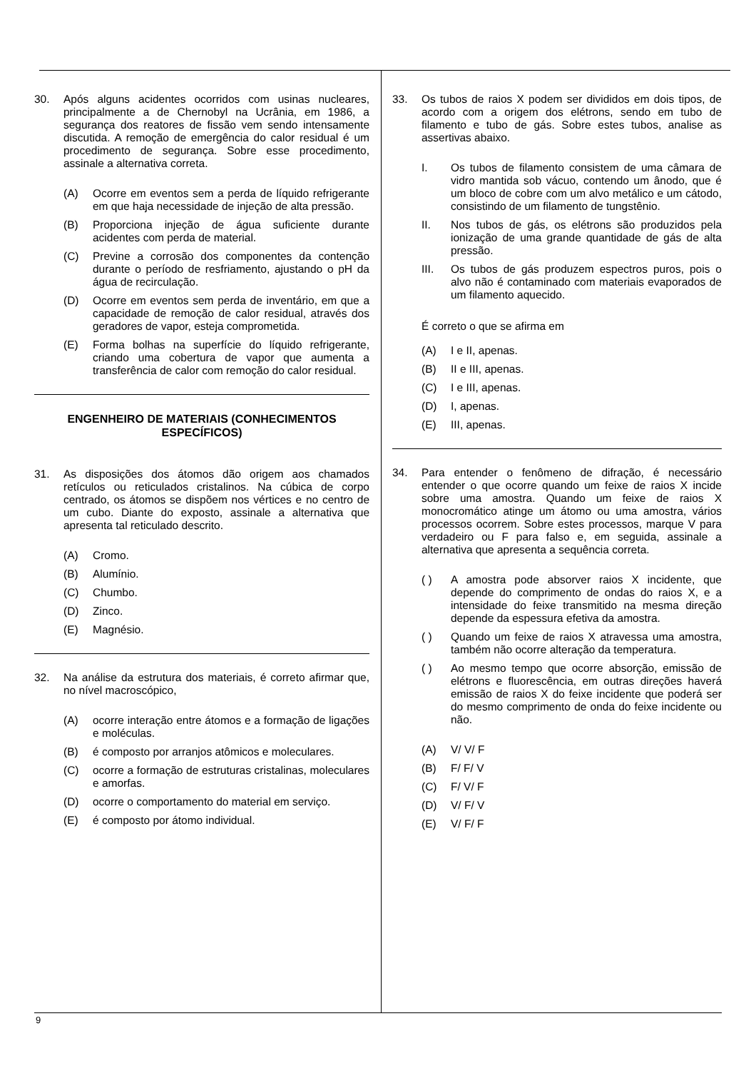30. Após alguns acidentes ocorridos com usinas nucleares, principalmente a de Chernobyl na Ucrânia, em 1986, a segurança dos reatores de fissão vem sendo intensamente discutida. A remoção de emergência do calor residual é um procedimento de segurança. Sobre esse procedimento, assinale a alternativa correta.
(A) Ocorre em eventos sem a perda de líquido refrigerante em que haja necessidade de injeção de alta pressão.
(B) Proporciona injeção de água suficiente durante acidentes com perda de material.
(C) Previne a corrosão dos componentes da contenção durante o período de resfriamento, ajustando o pH da água de recirculação.
(D) Ocorre em eventos sem perda de inventário, em que a capacidade de remoção de calor residual, através dos geradores de vapor, esteja comprometida.
(E) Forma bolhas na superfície do líquido refrigerante, criando uma cobertura de vapor que aumenta a transferência de calor com remoção do calor residual.
ENGENHEIRO DE MATERIAIS (CONHECIMENTOS ESPECÍFICOS)
31. As disposições dos átomos dão origem aos chamados retículos ou reticulados cristalinos. Na cúbica de corpo centrado, os átomos se dispõem nos vértices e no centro de um cubo. Diante do exposto, assinale a alternativa que apresenta tal reticulado descrito.
(A) Cromo.
(B) Alumínio.
(C) Chumbo.
(D) Zinco.
(E) Magnésio.
32. Na análise da estrutura dos materiais, é correto afirmar que, no nível macroscópico,
(A) ocorre interação entre átomos e a formação de ligações e moléculas.
(B) é composto por arranjos atômicos e moleculares.
(C) ocorre a formação de estruturas cristalinas, moleculares e amorfas.
(D) ocorre o comportamento do material em serviço.
(E) é composto por átomo individual.
33. Os tubos de raios X podem ser divididos em dois tipos, de acordo com a origem dos elétrons, sendo em tubo de filamento e tubo de gás. Sobre estes tubos, analise as assertivas abaixo.
I. Os tubos de filamento consistem de uma câmara de vidro mantida sob vácuo, contendo um ânodo, que é um bloco de cobre com um alvo metálico e um cátodo, consistindo de um filamento de tungstênio.
II. Nos tubos de gás, os elétrons são produzidos pela ionização de uma grande quantidade de gás de alta pressão.
III. Os tubos de gás produzem espectros puros, pois o alvo não é contaminado com materiais evaporados de um filamento aquecido.
É correto o que se afirma em
(A) I e II, apenas.
(B) II e III, apenas.
(C) I e III, apenas.
(D) I, apenas.
(E) III, apenas.
34. Para entender o fenômeno de difração, é necessário entender o que ocorre quando um feixe de raios X incide sobre uma amostra. Quando um feixe de raios X monocromático atinge um átomo ou uma amostra, vários processos ocorrem. Sobre estes processos, marque V para verdadeiro ou F para falso e, em seguida, assinale a alternativa que apresenta a sequência correta.
( ) A amostra pode absorver raios X incidente, que depende do comprimento de ondas do raios X, e a intensidade do feixe transmitido na mesma direção depende da espessura efetiva da amostra.
( ) Quando um feixe de raios X atravessa uma amostra, também não ocorre alteração da temperatura.
( ) Ao mesmo tempo que ocorre absorção, emissão de elétrons e fluorescência, em outras direções haverá emissão de raios X do feixe incidente que poderá ser do mesmo comprimento de onda do feixe incidente ou não.
(A) V/ V/ F
(B) F/ F/ V
(C) F/ V/ F
(D) V/ F/ V
(E) V/ F/ F
9